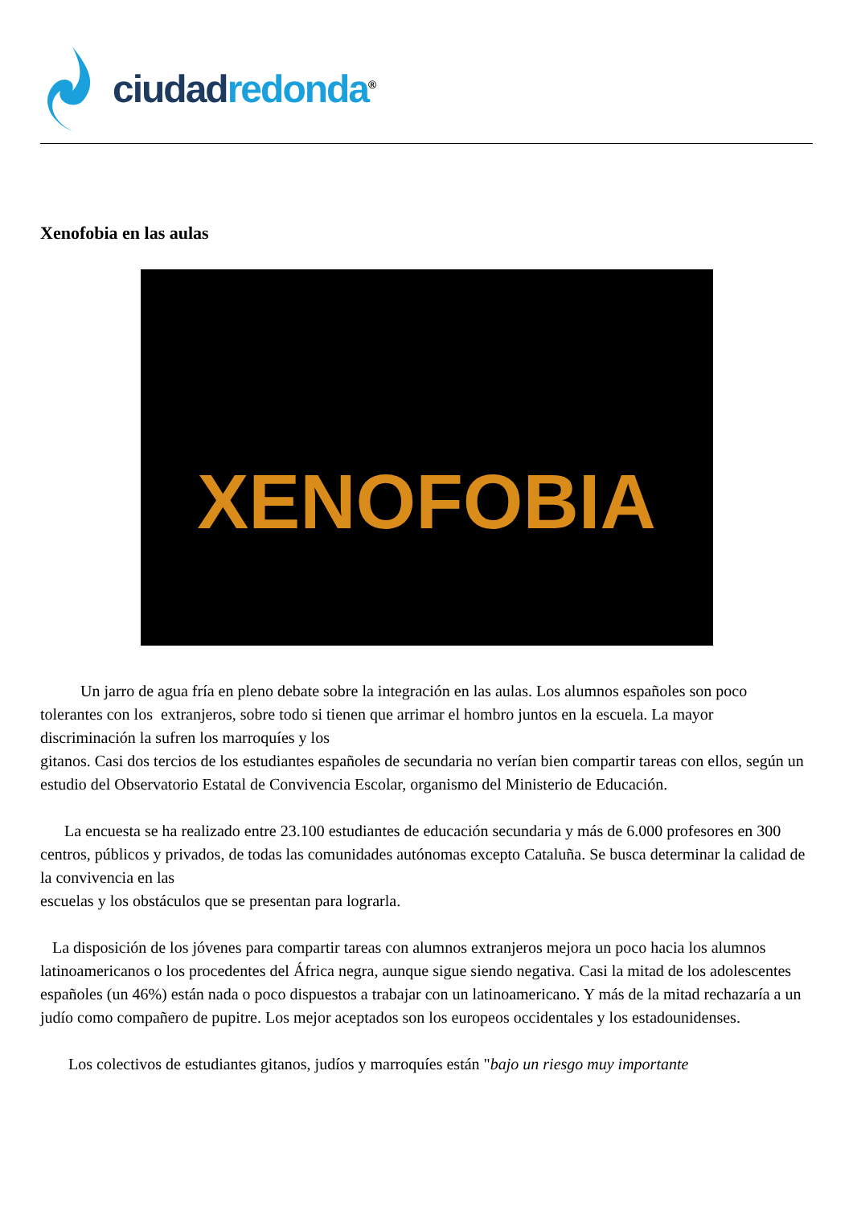ciudad redonda<sup>®</sup>
Xenofobia en las aulas
XENOFOBIA
Un jarro de agua fría en pleno debate sobre la integración en las aulas. Los alumnos españoles son poco tolerantes con los extranjeros, sobre todo si tienen que arrimar el hombro juntos en la escuela. La mayor discriminación la sufren los marroquíes y los
gitanos. Casi dos tercios de los estudiantes españoles de secundaria no verían bien compartir tareas con ellos, según un estudio del Observatorio Estatal de Convivencia Escolar, organismo del Ministerio de Educación.
La encuesta se ha realizado entre 23.100 estudiantes de educación secundaria y más de 6.000 profesores en 300 centros, públicos y privados, de todas las comunidades autónomas excepto Cataluña. Se busca determinar la calidad de la convivencia en las
escuelas y los obstáculos que se presentan para lograrla.
La disposición de los jóvenes para compartir tareas con alumnos extranjeros mejora un poco hacia los alumnos latinoamericanos o los procedentes del África negra, aunque sigue siendo negativa. Casi la mitad de los adolescentes españoles (un 46%) están nada o poco dispuestos a trabajar con un latinoamericano. Y más de la mitad rechazaría a un judío como compañero de pupitre. Los mejor aceptados son los europeos occidentales y los estadounidenses.
Los colectivos de estudiantes gitanos, judíos y marroquíes están "bajo un riesgo muy importante